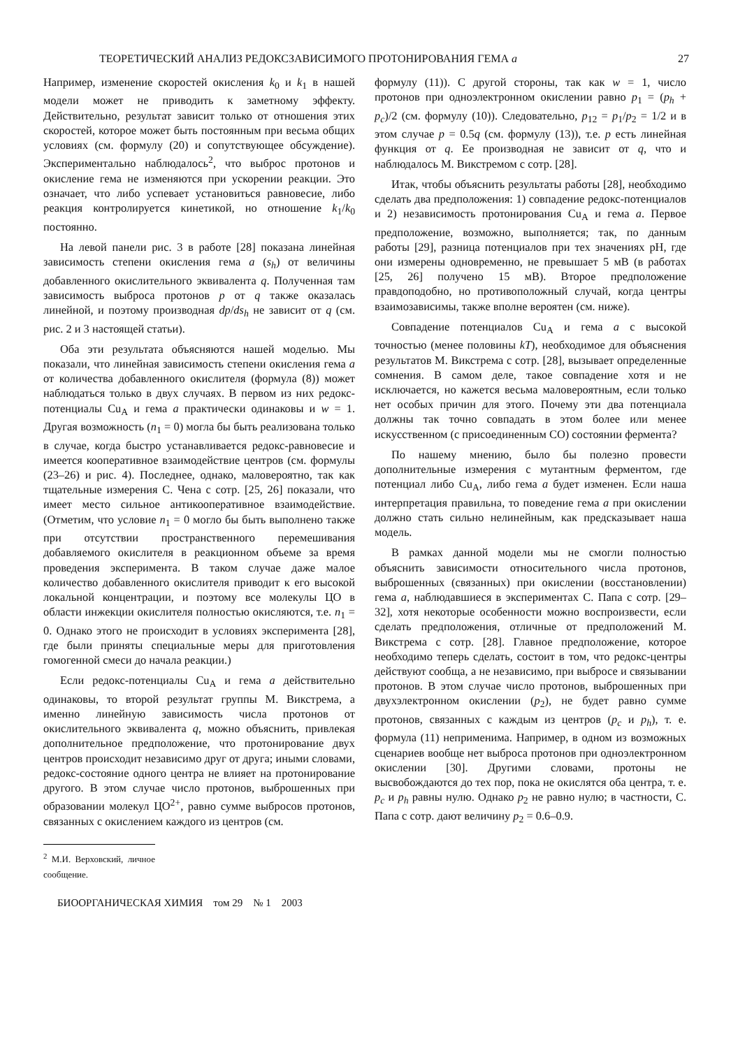ТЕОРЕТИЧЕСКИЙ АНАЛИЗ РЕДОКСЗАВИСИМОГО ПРОТОНИРОВАНИЯ ГЕМА a 27
Например, изменение скоростей окисления k<sub>0</sub> и k<sub>1</sub> в нашей модели может не приводить к заметному эффекту. Действительно, результат зависит только от отношения этих скоростей, которое может быть постоянным при весьма общих условиях (см. формулу (20) и сопутствующее обсуждение). Экспериментально наблюдалось<sup>2</sup>, что выброс протонов и окисление гема не изменяются при ускорении реакции. Это означает, что либо успевает установиться равновесие, либо реакция контролируется кинетикой, но отношение k<sub>1</sub>/k<sub>0</sub> постоянно.
На левой панели рис. 3 в работе [28] показана линейная зависимость степени окисления гема a (s<sub>h</sub>) от величины добавленного окислительного эквивалента q. Полученная там зависимость выброса протонов p от q также оказалась линейной, и поэтому производная dp/ds<sub>h</sub> не зависит от q (см. рис. 2 и 3 настоящей статьи).
Оба эти результата объясняются нашей моделью. Мы показали, что линейная зависимость степени окисления гема a от количества добавленного окислителя (формула (8)) может наблюдаться только в двух случаях. В первом из них редокс-потенциалы Cu<sub>A</sub> и гема a практически одинаковы и w = 1. Другая возможность (n<sub>1</sub> = 0) могла бы быть реализована только в случае, когда быстро устанавливается редокс-равновесие и имеется кооперативное взаимодействие центров (см. формулы (23–26) и рис. 4). Последнее, однако, маловероятно, так как тщательные измерения С. Чена с сотр. [25, 26] показали, что имеет место сильное антикооперативное взаимодействие. (Отметим, что условие n<sub>1</sub> = 0 могло бы быть выполнено также при отсутствии пространственного перемешивания добавляемого окислителя в реакционном объеме за время проведения эксперимента. В таком случае даже малое количество добавленного окислителя приводит к его высокой локальной концентрации, и поэтому все молекулы ЦО в области инжекции окислителя полностью окисляются, т.е. n<sub>1</sub> = 0. Однако этого не происходит в условиях эксперимента [28], где были приняты специальные меры для приготовления гомогенной смеси до начала реакции.)
Если редокс-потенциалы Cu<sub>A</sub> и гема a действительно одинаковы, то второй результат группы М. Викстрема, а именно линейную зависимость числа протонов от окислительного эквивалента q, можно объяснить, привлекая дополнительное предположение, что протонирование двух центров происходит независимо друг от друга; иными словами, редокс-состояние одного центра не влияет на протонирование другого. В этом случае число протонов, выброшенных при образовании молекул ЦО<sup>2+</sup>, равно сумме выбросов протонов, связанных с окислением каждого из центров (см.
<sup>2</sup> М.И. Верховский, личное сообщение.
формулу (11)). С другой стороны, так как w = 1, число протонов при одноэлектронном окислении равно p<sub>1</sub> = (p<sub>h</sub> + p<sub>c</sub>)/2 (см. формулу (10)). Следовательно, p<sub>12</sub> = p<sub>1</sub>/p<sub>2</sub> = 1/2 и в этом случае p = 0.5q (см. формулу (13)), т.е. p есть линейная функция от q. Ее производная не зависит от q, что и наблюдалось М. Викстремом с сотр. [28].
Итак, чтобы объяснить результаты работы [28], необходимо сделать два предположения: 1) совпадение редокс-потенциалов и 2) независимость протонирования Cu<sub>A</sub> и гема a. Первое предположение, возможно, выполняется; так, по данным работы [29], разница потенциалов при тех значениях pH, где они измерены одновременно, не превышает 5 мВ (в работах [25, 26] получено 15 мВ). Второе предположение правдоподобно, но противоположный случай, когда центры взаимозависимы, также вполне вероятен (см. ниже).
Совпадение потенциалов Cu<sub>A</sub> и гема a с высокой точностью (менее половины kT), необходимое для объяснения результатов М. Викстрема с сотр. [28], вызывает определенные сомнения. В самом деле, такое совпадение хотя и не исключается, но кажется весьма маловероятным, если только нет особых причин для этого. Почему эти два потенциала должны так точно совпадать в этом более или менее искусственном (с присоединенным CO) состоянии фермента?
По нашему мнению, было бы полезно провести дополнительные измерения с мутантным ферментом, где потенциал либо Cu<sub>A</sub>, либо гема a будет изменен. Если наша интерпретация правильна, то поведение гема a при окислении должно стать сильно нелинейным, как предсказывает наша модель.
В рамках данной модели мы не смогли полностью объяснить зависимости относительного числа протонов, выброшенных (связанных) при окислении (восстановлении) гема a, наблюдавшиеся в экспериментах С. Папа с сотр. [29–32], хотя некоторые особенности можно воспроизвести, если сделать предположения, отличные от предположений М. Викстрема с сотр. [28]. Главное предположение, которое необходимо теперь сделать, состоит в том, что редокс-центры действуют сообща, а не независимо, при выбросе и связывании протонов. В этом случае число протонов, выброшенных при двухэлектронном окислении (p<sub>2</sub>), не будет равно сумме протонов, связанных с каждым из центров (p<sub>c</sub> и p<sub>h</sub>), т. е. формула (11) неприменима. Например, в одном из возможных сценариев вообще нет выброса протонов при одноэлектронном окислении [30]. Другими словами, протоны не высвобождаются до тех пор, пока не окислятся оба центра, т. е. p<sub>c</sub> и p<sub>h</sub> равны нулю. Однако p<sub>2</sub> не равно нулю; в частности, С. Папа с сотр. дают величину p<sub>2</sub> = 0.6–0.9.
БИООРГАНИЧЕСКАЯ ХИМИЯ том 29 № 1 2003